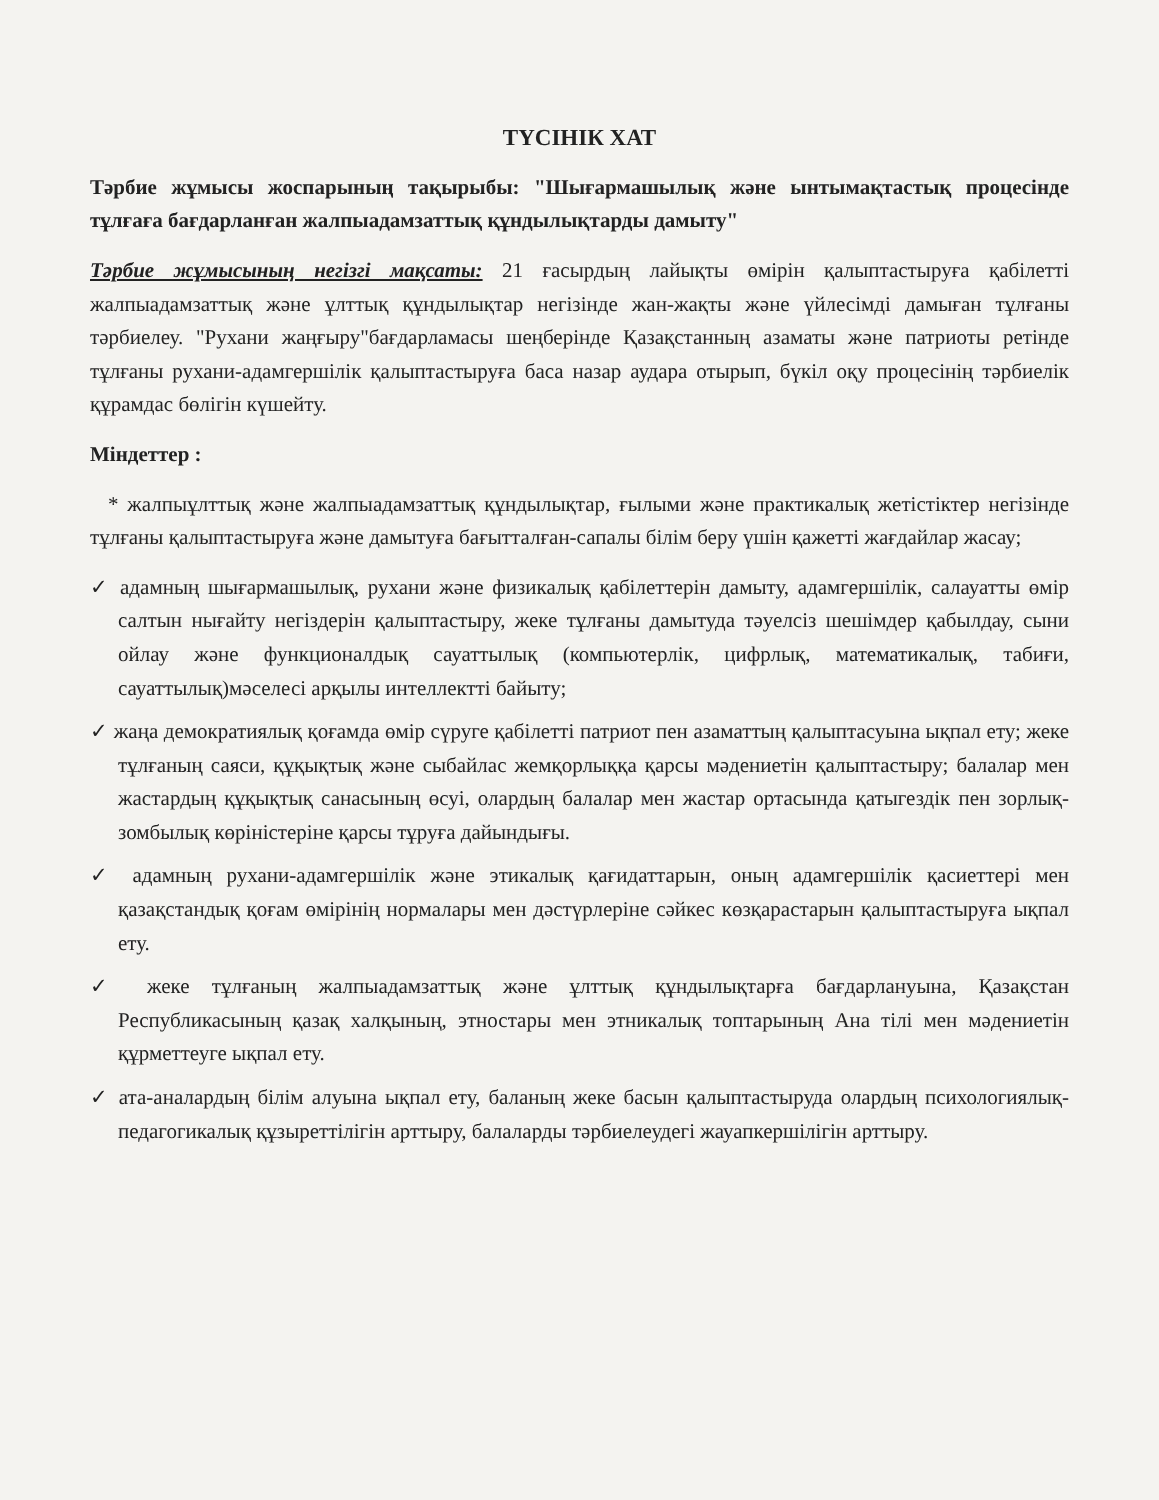ТҮСІНІК ХАТ
Тәрбие жұмысы жоспарының тақырыбы: "Шығармашылық және ынтымақтастық процесінде тұлғаға бағдарланған жалпыадамзаттық құндылықтарды дамыту"
Тәрбие жұмысының негізгі мақсаты: 21 ғасырдың лайықты өмірін қалыптастыруға қабілетті жалпыадамзаттық және ұлттық құндылықтар негізінде жан-жақты және үйлесімді дамыған тұлғаны тәрбиелеу. "Рухани жаңғыру"бағдарламасы шеңберінде Қазақстанның азаматы және патриоты ретінде тұлғаны рухани-адамгершілік қалыптастыруға баса назар аудара отырып, бүкіл оқу процесінің тәрбиелік құрамдас бөлігін күшейту.
Міндеттер :
* жалпыұлттық және жалпыадамзаттық құндылықтар, ғылыми және практикалық жетістіктер негізінде тұлғаны қалыптастыруға және дамытуға бағытталған-сапалы білім беру үшін қажетті жағдайлар жасау;
✓ адамның шығармашылық, рухани және физикалық қабілеттерін дамыту, адамгершілік, салауатты өмір салтын нығайту негіздерін қалыптастыру, жеке тұлғаны дамытуда тәуелсіз шешімдер қабылдау, сыни ойлау және функционалдық сауаттылық (компьютерлік, цифрлық, математикалық, табиғи, сауаттылық)мәселесі арқылы интеллектті байыту;
✓ жаңа демократиялық қоғамда өмір сүруге қабілетті патриот пен азаматтың қалыптасуына ықпал ету; жеке тұлғаның саяси, құқықтық және сыбайлас жемқорлыққа қарсы мәдениетін қалыптастыру; балалар мен жастардың құқықтық санасының өсуі, олардың балалар мен жастар ортасында қатыгездік пен зорлық-зомбылық көріністеріне қарсы тұруға дайындығы.
✓ адамның рухани-адамгершілік және этикалық қағидаттарын, оның адамгершілік қасиеттері мен қазақстандық қоғам өмірінің нормалары мен дәстүрлеріне сәйкес көзқарастарын қалыптастыруға ықпал ету.
✓ жеке тұлғаның жалпыадамзаттық және ұлттық құндылықтарға бағдарлануына, Қазақстан Республикасының қазақ халқының, этностары мен этникалық топтарының Ана тілі мен мәдениетін құрметтеуге ықпал ету.
✓ ата-аналардың білім алуына ықпал ету, баланың жеке басын қалыптастыруда олардың психологиялық-педагогикалық құзыреттілігін арттыру, балаларды тәрбиелеудегі жауапкершілігін арттыру.